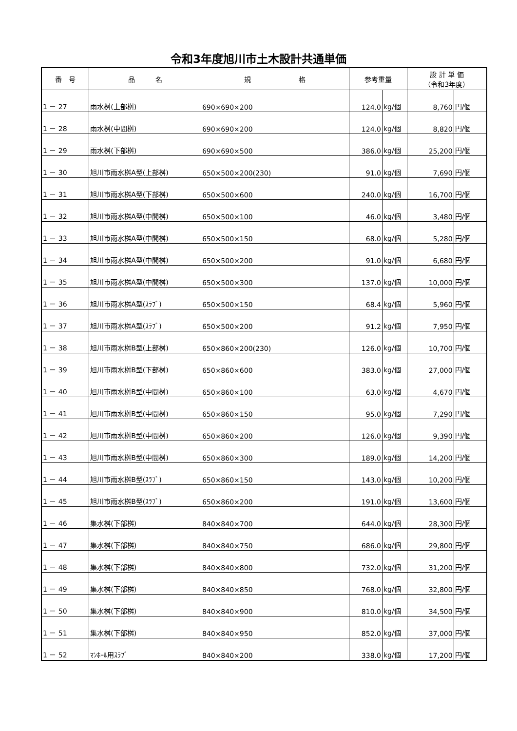令和3年度旭川市土木設計共通単価
| 番 号 | 品 名 | 規 格 | 参考重量 | | 設 計 単 価 （令和3年度） | |
| --- | --- | --- | --- | --- | --- | --- |
| 1 － 27 | 雨水桝(上部桝) | 690×690×200 | 124.0 | kg/個 | 8,760 | 円/個 |
| 1 － 28 | 雨水桝(中間桝) | 690×690×200 | 124.0 | kg/個 | 8,820 | 円/個 |
| 1 － 29 | 雨水桝(下部桝) | 690×690×500 | 386.0 | kg/個 | 25,200 | 円/個 |
| 1 － 30 | 旭川市雨水桝A型(上部桝) | 650×500×200(230) | 91.0 | kg/個 | 7,690 | 円/個 |
| 1 － 31 | 旭川市雨水桝A型(下部桝) | 650×500×600 | 240.0 | kg/個 | 16,700 | 円/個 |
| 1 － 32 | 旭川市雨水桝A型(中間桝) | 650×500×100 | 46.0 | kg/個 | 3,480 | 円/個 |
| 1 － 33 | 旭川市雨水桝A型(中間桝) | 650×500×150 | 68.0 | kg/個 | 5,280 | 円/個 |
| 1 － 34 | 旭川市雨水桝A型(中間桝) | 650×500×200 | 91.0 | kg/個 | 6,680 | 円/個 |
| 1 － 35 | 旭川市雨水桝A型(中間桝) | 650×500×300 | 137.0 | kg/個 | 10,000 | 円/個 |
| 1 － 36 | 旭川市雨水桝A型(ｽﾗﾌﾞ) | 650×500×150 | 68.4 | kg/個 | 5,960 | 円/個 |
| 1 － 37 | 旭川市雨水桝A型(ｽﾗﾌﾞ) | 650×500×200 | 91.2 | kg/個 | 7,950 | 円/個 |
| 1 － 38 | 旭川市雨水桝B型(上部桝) | 650×860×200(230) | 126.0 | kg/個 | 10,700 | 円/個 |
| 1 － 39 | 旭川市雨水桝B型(下部桝) | 650×860×600 | 383.0 | kg/個 | 27,000 | 円/個 |
| 1 － 40 | 旭川市雨水桝B型(中間桝) | 650×860×100 | 63.0 | kg/個 | 4,670 | 円/個 |
| 1 － 41 | 旭川市雨水桝B型(中間桝) | 650×860×150 | 95.0 | kg/個 | 7,290 | 円/個 |
| 1 － 42 | 旭川市雨水桝B型(中間桝) | 650×860×200 | 126.0 | kg/個 | 9,390 | 円/個 |
| 1 － 43 | 旭川市雨水桝B型(中間桝) | 650×860×300 | 189.0 | kg/個 | 14,200 | 円/個 |
| 1 － 44 | 旭川市雨水桝B型(ｽﾗﾌﾞ) | 650×860×150 | 143.0 | kg/個 | 10,200 | 円/個 |
| 1 － 45 | 旭川市雨水桝B型(ｽﾗﾌﾞ) | 650×860×200 | 191.0 | kg/個 | 13,600 | 円/個 |
| 1 － 46 | 集水桝(下部桝) | 840×840×700 | 644.0 | kg/個 | 28,300 | 円/個 |
| 1 － 47 | 集水桝(下部桝) | 840×840×750 | 686.0 | kg/個 | 29,800 | 円/個 |
| 1 － 48 | 集水桝(下部桝) | 840×840×800 | 732.0 | kg/個 | 31,200 | 円/個 |
| 1 － 49 | 集水桝(下部桝) | 840×840×850 | 768.0 | kg/個 | 32,800 | 円/個 |
| 1 － 50 | 集水桝(下部桝) | 840×840×900 | 810.0 | kg/個 | 34,500 | 円/個 |
| 1 － 51 | 集水桝(下部桝) | 840×840×950 | 852.0 | kg/個 | 37,000 | 円/個 |
| 1 － 52 | ﾏﾝﾎｰﾙ用ｽﾗﾌﾞ | 840×840×200 | 338.0 | kg/個 | 17,200 | 円/個 |